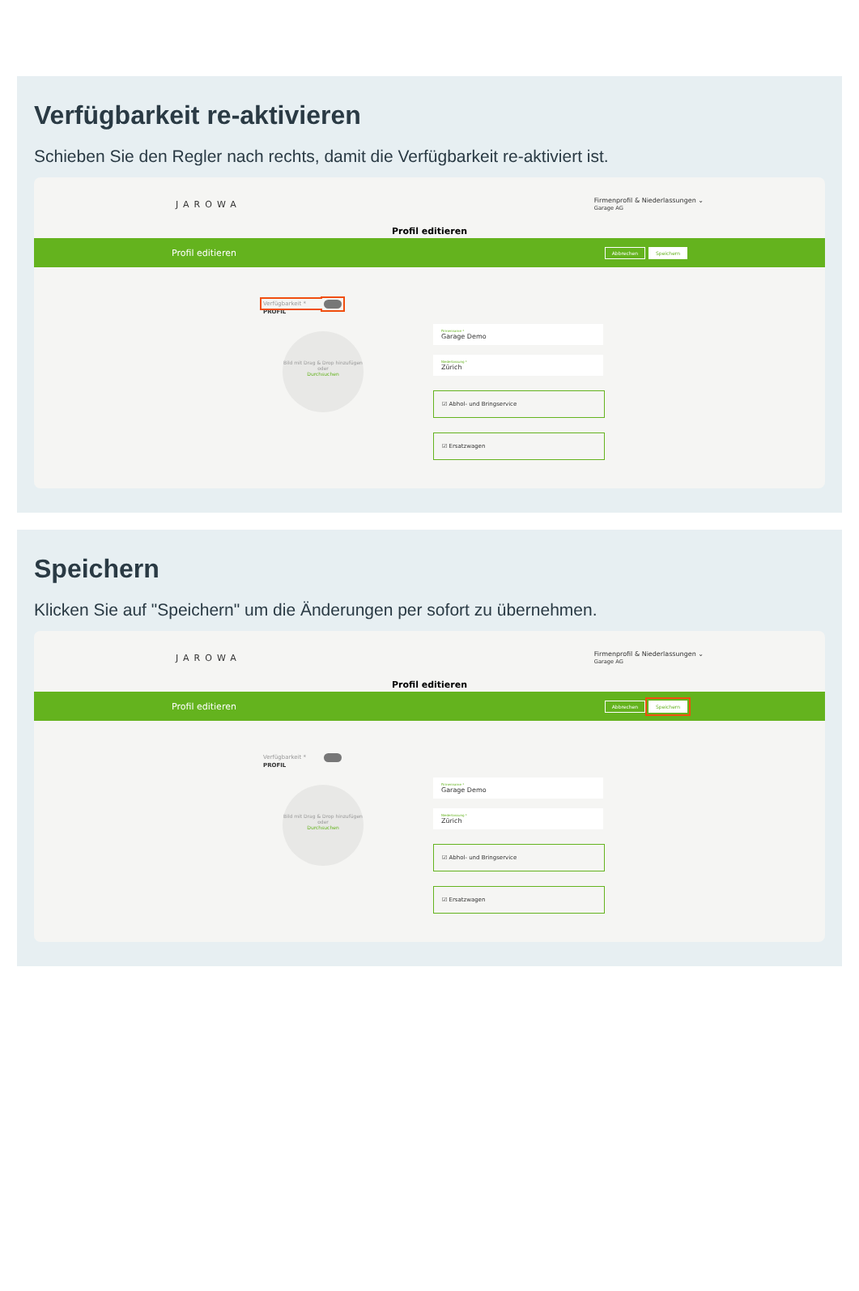Verfügbarkeit re-aktivieren
Schieben Sie den Regler nach rechts, damit die Verfügbarkeit re-aktiviert ist.
JAROWA Firmenprofil & Niederlassungen ⌄
Garage AG
Profil editieren
Profil editieren Abbrechen Speichern
Verfügbarkeit *
PROFIL
Bild mit Drag & Drop hinzufügen
oder
Durchsuchen
Firmenname *
Garage Demo
Niederlassung *
Zürich
☑ Abhol- und Bringservice
☑ Ersatzwagen
Speichern
Klicken Sie auf "Speichern" um die Änderungen per sofort zu übernehmen.
JAROWA Firmenprofil & Niederlassungen ⌄
Garage AG
Profil editieren
Profil editieren Abbrechen Speichern
Verfügbarkeit *
PROFIL
Bild mit Drag & Drop hinzufügen
oder
Durchsuchen
Firmenname *
Garage Demo
Niederlassung *
Zürich
☑ Abhol- und Bringservice
☑ Ersatzwagen